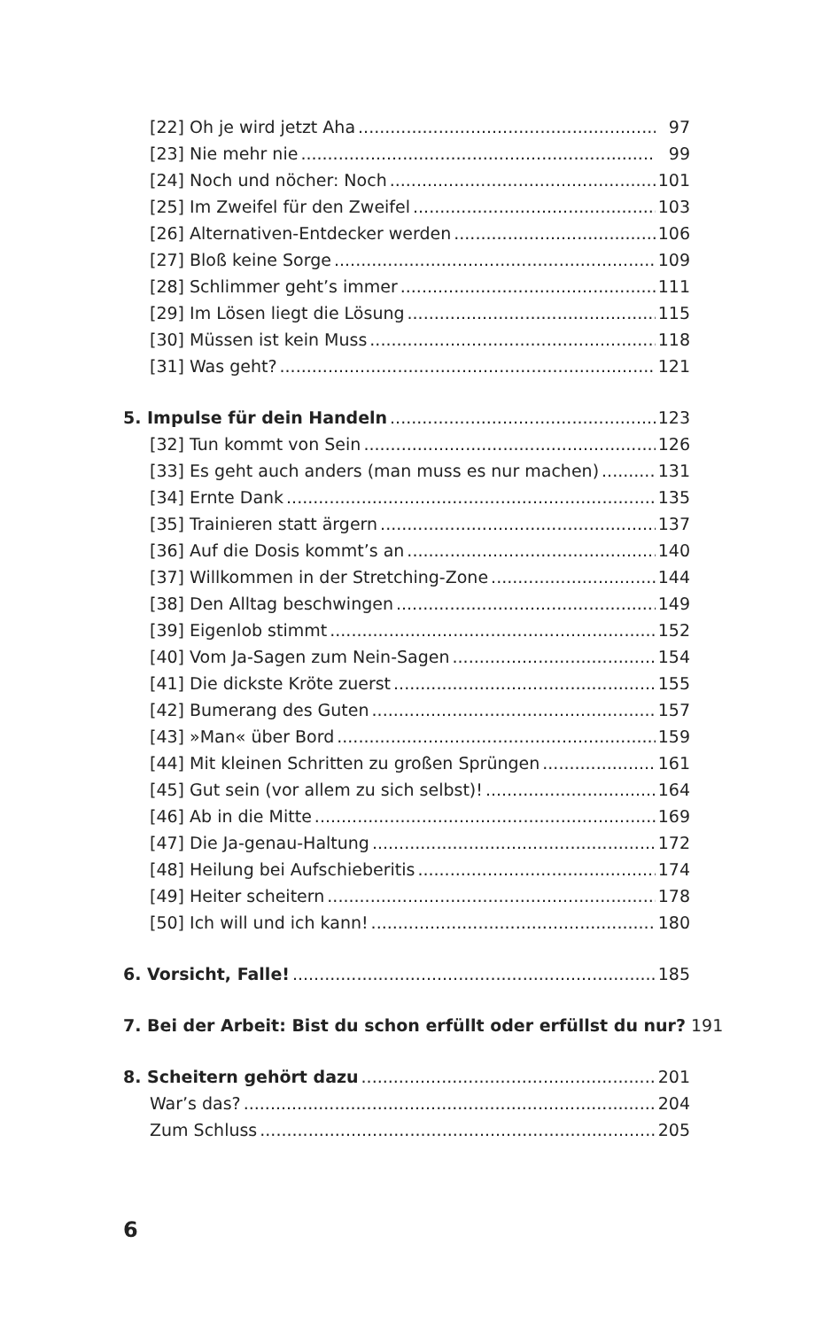[22] Oh je wird jetzt Aha 97
[23] Nie mehr nie 99
[24] Noch und nöcher: Noch 101
[25] Im Zweifel für den Zweifel 103
[26] Alternativen-Entdecker werden 106
[27] Bloß keine Sorge 109
[28] Schlimmer geht’s immer 111
[29] Im Lösen liegt die Lösung 115
[30] Müssen ist kein Muss 118
[31] Was geht? 121
5. Impulse für dein Handeln 123
[32] Tun kommt von Sein 126
[33] Es geht auch anders (man muss es nur machen) 131
[34] Ernte Dank 135
[35] Trainieren statt ärgern 137
[36] Auf die Dosis kommt’s an 140
[37] Willkommen in der Stretching-Zone 144
[38] Den Alltag beschwingen 149
[39] Eigenlob stimmt 152
[40] Vom Ja-Sagen zum Nein-Sagen 154
[41] Die dickste Kröte zuerst 155
[42] Bumerang des Guten 157
[43] »Man« über Bord 159
[44] Mit kleinen Schritten zu großen Sprüngen 161
[45] Gut sein (vor allem zu sich selbst)! 164
[46] Ab in die Mitte 169
[47] Die Ja-genau-Haltung 172
[48] Heilung bei Aufschieberitis 174
[49] Heiter scheitern 178
[50] Ich will und ich kann! 180
6. Vorsicht, Falle! 185
7. Bei der Arbeit: Bist du schon erfüllt oder erfüllst du nur? 191
8. Scheitern gehört dazu 201
War’s das? 204
Zum Schluss 205
6